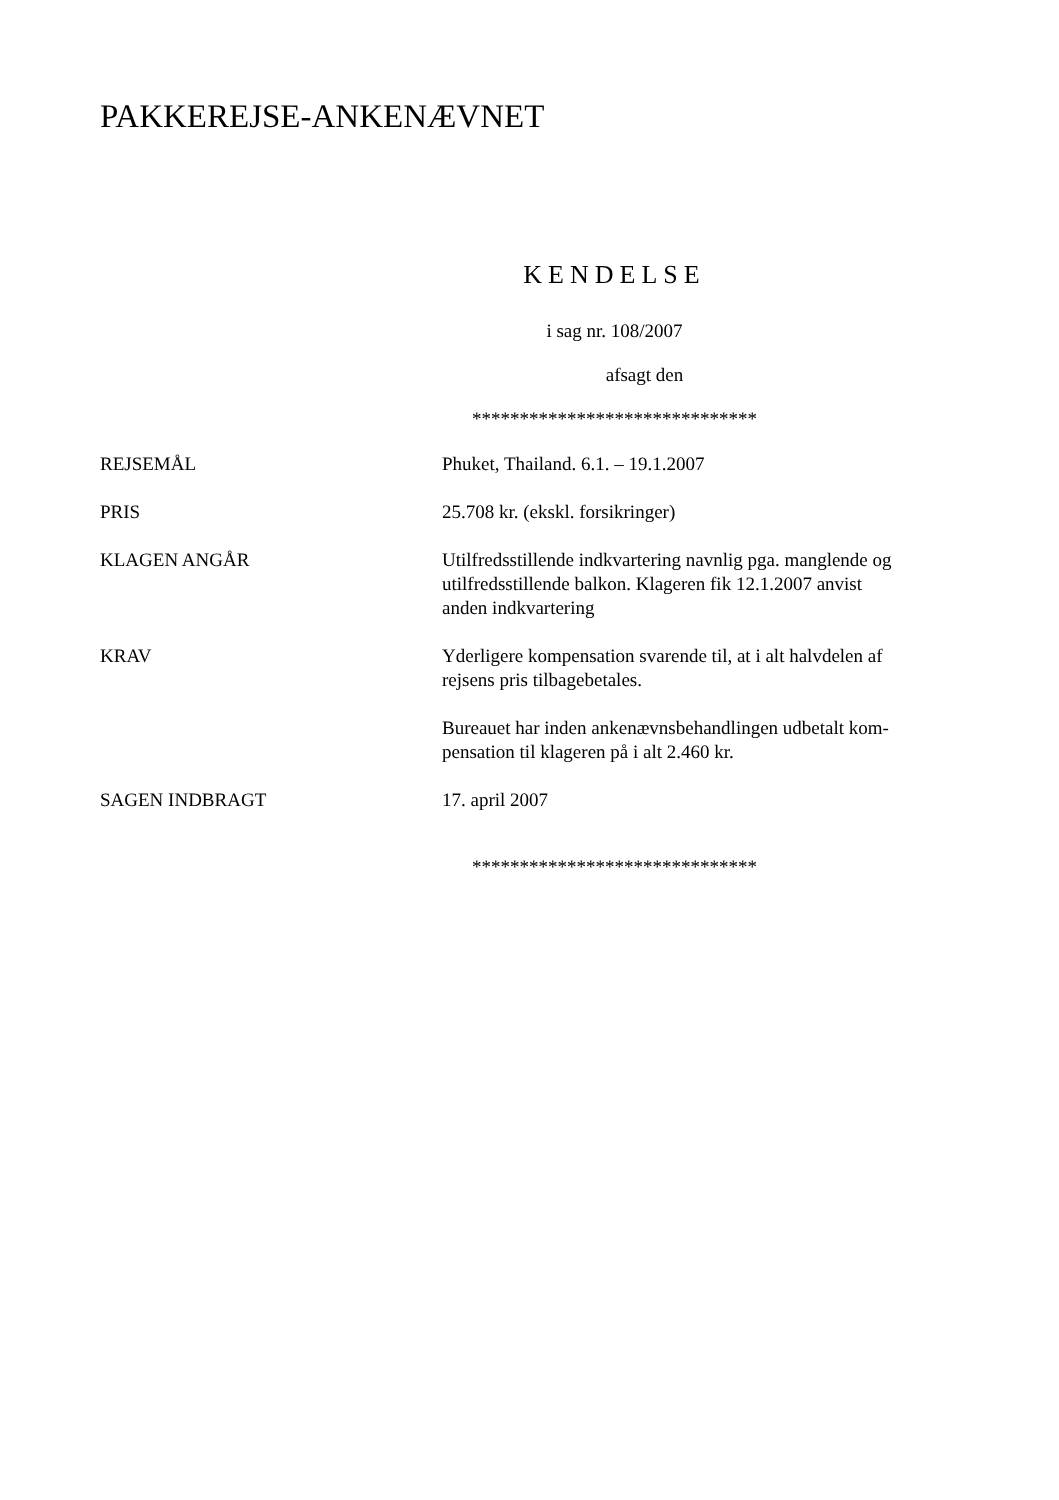PAKKEREJSE-ANKENÆVNET
KENDELSE
i sag nr. 108/2007
afsagt den
******************************
| REJSEMÅL | Phuket, Thailand. 6.1. – 19.1.2007 |
| PRIS | 25.708 kr. (ekskl. forsikringer) |
| KLAGEN ANGÅR | Utilfredsstillende indkvartering navnlig pga. manglende og utilfredsstillende balkon. Klageren fik 12.1.2007 anvist anden indkvartering |
| KRAV | Yderligere kompensation svarende til, at i alt halvdelen af rejsens pris tilbagebetales. Bureauet har inden ankenævnsbehandlingen udbetalt kom- pensation til klageren på i alt 2.460 kr. |
| SAGEN INDBRAGT | 17. april 2007 |
******************************